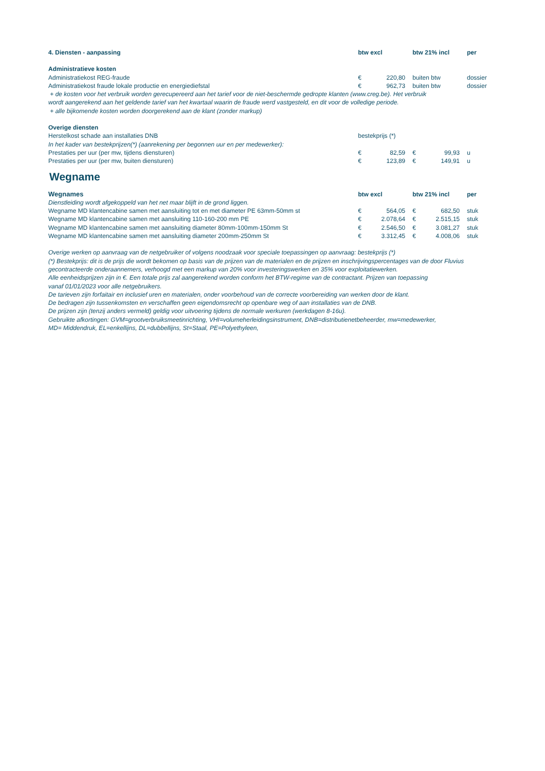| 4. Diensten - aanpassing | btw excl | | btw 21% incl | | per |
| --- | --- | --- | --- | --- | --- |
| Administratieve kosten | | | | | |
| Administratiekost REG-fraude | € | 220,80 | buiten btw | | dossier |
| Administratiekost fraude lokale productie en energiediefstal | € | 962,73 | buiten btw | | dossier |
| + de kosten voor het verbruik worden gerecupereerd aan het tarief voor de niet-beschermde gedropte klanten (www.creg.be). Het verbruik wordt aangerekend aan het geldende tarief van het kwartaal waarin de fraude werd vastgesteld, en dit voor de volledige periode. + alle bijkomende kosten worden doorgerekend aan de klant (zonder markup) | | | | | |
| Overige diensten | | | | | |
| Herstelkost schade aan installaties DNB | bestekprijs (*) | | | | |
| In het kader van bestekprijzen(*) (aanrekening per begonnen uur en per medewerker): | | | | | |
| Prestaties per uur (per mw, tijdens diensturen) | € | 82,59 | € | 99,93 | u |
| Prestaties per uur (per mw, buiten diensturen) | € | 123,89 | € | 149,91 | u |
Wegname
| Wegnames | btw excl | | btw 21% incl | | per |
| --- | --- | --- | --- | --- | --- |
| Dienstleiding wordt afgekoppeld van het net maar blijft in de grond liggen. | | | | | |
| Wegname MD klantencabine samen met aansluiting tot en met diameter PE 63mm-50mm st | € | 564,05 | € | 682,50 | stuk |
| Wegname MD klantencabine samen met aansluiting 110-160-200 mm PE | € | 2.078,64 | € | 2.515,15 | stuk |
| Wegname MD klantencabine samen met aansluiting diameter 80mm-100mm-150mm St | € | 2.546,50 | € | 3.081,27 | stuk |
| Wegname MD klantencabine samen met aansluiting diameter 200mm-250mm St | € | 3.312,45 | € | 4.008,06 | stuk |
| Overige werken op aanvraag van de netgebruiker of volgens noodzaak voor speciale toepassingen op aanvraag: bestekprijs (*) (*) Bestekprijs: dit is de prijs die wordt bekomen op basis van de prijzen van de materialen en de prijzen en inschrijvingspercentages van de door Fluvius gecontracteerde onderaannemers, verhoogd met een markup van 20% voor investeringswerken en 35% voor exploitatiewerken. Alle eenheidsprijzen zijn in €. Een totale prijs zal aangerekend worden conform het BTW-regime van de contractant. Prijzen van toepassing vanaf 01/01/2023 voor alle netgebruikers. De tarieven zijn forfaitair en inclusief uren en materialen, onder voorbehoud van de correcte voorbereiding van werken door de klant. De bedragen zijn tussenkomsten en verschaffen geen eigendomsrecht op openbare weg of aan installaties van de DNB. De prijzen zijn (tenzij anders vermeld) geldig voor uitvoering tijdens de normale werkuren (werkdagen 8-16u). Gebruikte afkortingen: GVM=grootverbruiksmeetinrichting, VHI=volumeherleidingsinstrument, DNB=distributienetbeheerder, mw=medewerker, MD= Middendruk, EL=enkellijns, DL=dubbellijns, St=Staal, PE=Polyethyleen, | | | | | |